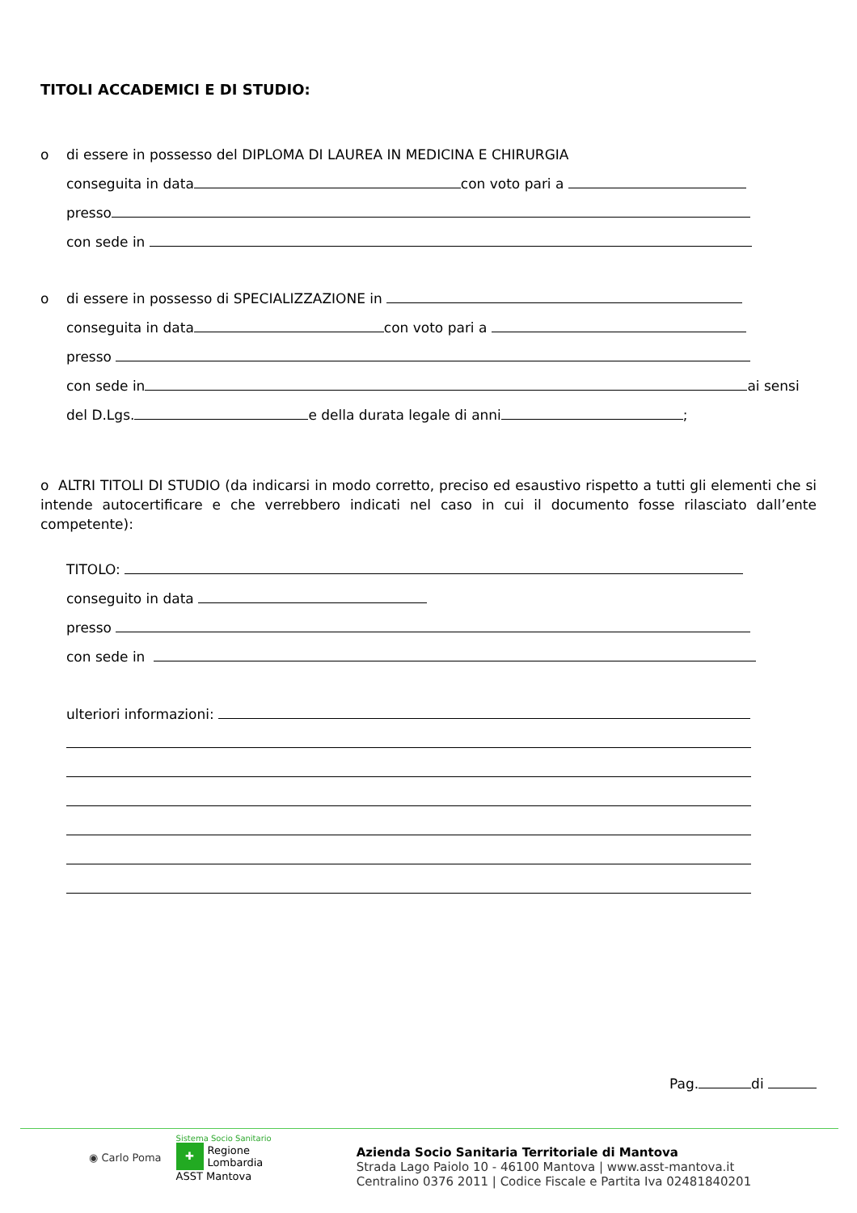TITOLI ACCADEMICI E DI STUDIO:
o di essere in possesso del DIPLOMA DI LAUREA IN MEDICINA E CHIRURGIA
conseguita in data con voto pari a
presso
con sede in
o di essere in possesso di SPECIALIZZAZIONE in
conseguita in data con voto pari a
presso
con sede in ai sensi
del D.Lgs. e della durata legale di anni ;
o ALTRI TITOLI DI STUDIO (da indicarsi in modo corretto, preciso ed esaustivo rispetto a tutti gli elementi che si intende autocertificare e che verrebbero indicati nel caso in cui il documento fosse rilasciato dall’ente competente):
TITOLO:
conseguito in data
presso
con sede in
ulteriori informazioni:
Pag. di
◉ Carlo Poma
Sistema Socio Sanitario
✚ Regione
Lombardia
ASST Mantova
Azienda Socio Sanitaria Territoriale di Mantova
Strada Lago Paiolo 10 - 46100 Mantova | www.asst-mantova.it
Centralino 0376 2011 | Codice Fiscale e Partita Iva 02481840201